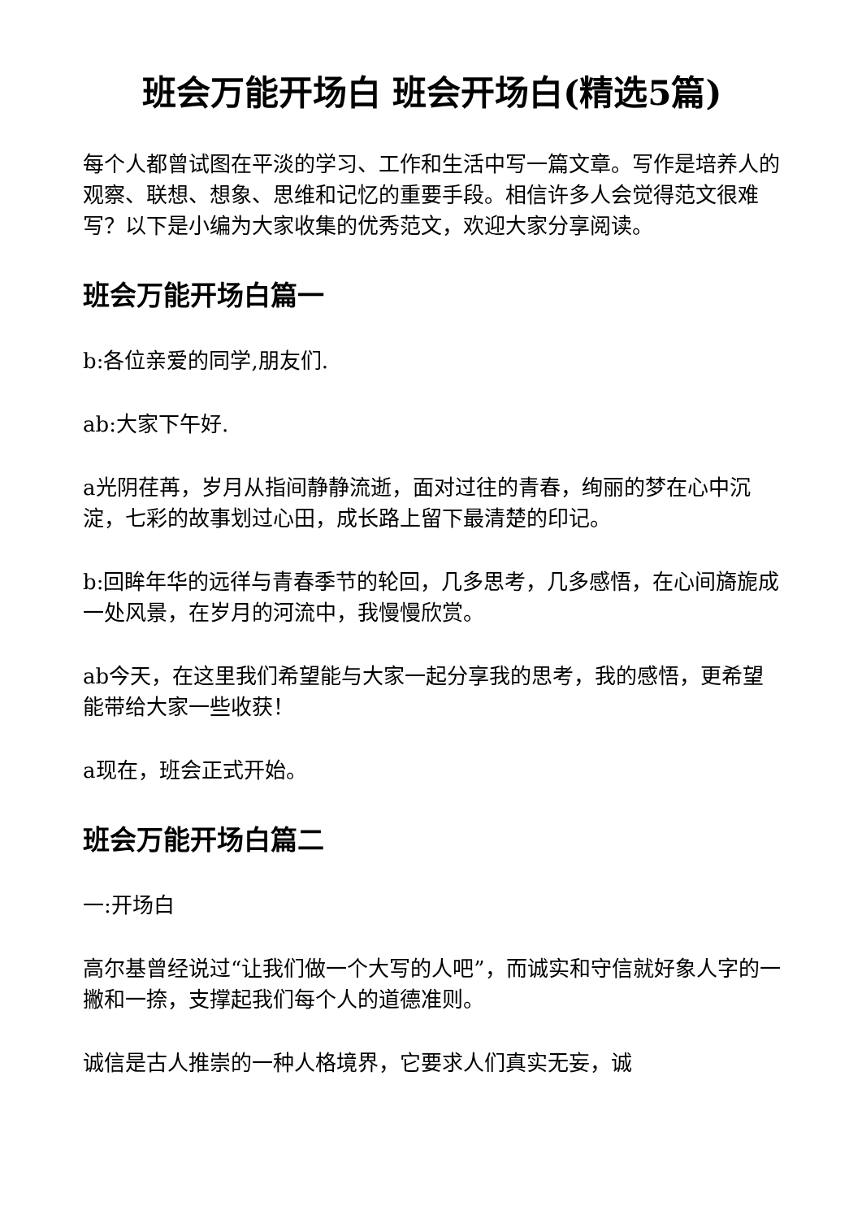班会万能开场白 班会开场白(精选5篇)
每个人都曾试图在平淡的学习、工作和生活中写一篇文章。写作是培养人的观察、联想、想象、思维和记忆的重要手段。相信许多人会觉得范文很难写？以下是小编为大家收集的优秀范文，欢迎大家分享阅读。
班会万能开场白篇一
b:各位亲爱的同学,朋友们.
ab:大家下午好.
a光阴荏苒，岁月从指间静静流逝，面对过往的青春，绚丽的梦在心中沉淀，七彩的故事划过心田，成长路上留下最清楚的印记。
b:回眸年华的远徉与青春季节的轮回，几多思考，几多感悟，在心间旖旎成一处风景，在岁月的河流中，我慢慢欣赏。
ab今天，在这里我们希望能与大家一起分享我的思考，我的感悟，更希望能带给大家一些收获！
a现在，班会正式开始。
班会万能开场白篇二
一:开场白
高尔基曾经说过“让我们做一个大写的人吧”，而诚实和守信就好象人字的一撇和一捺，支撑起我们每个人的道德准则。
诚信是古人推崇的一种人格境界，它要求人们真实无妄，诚